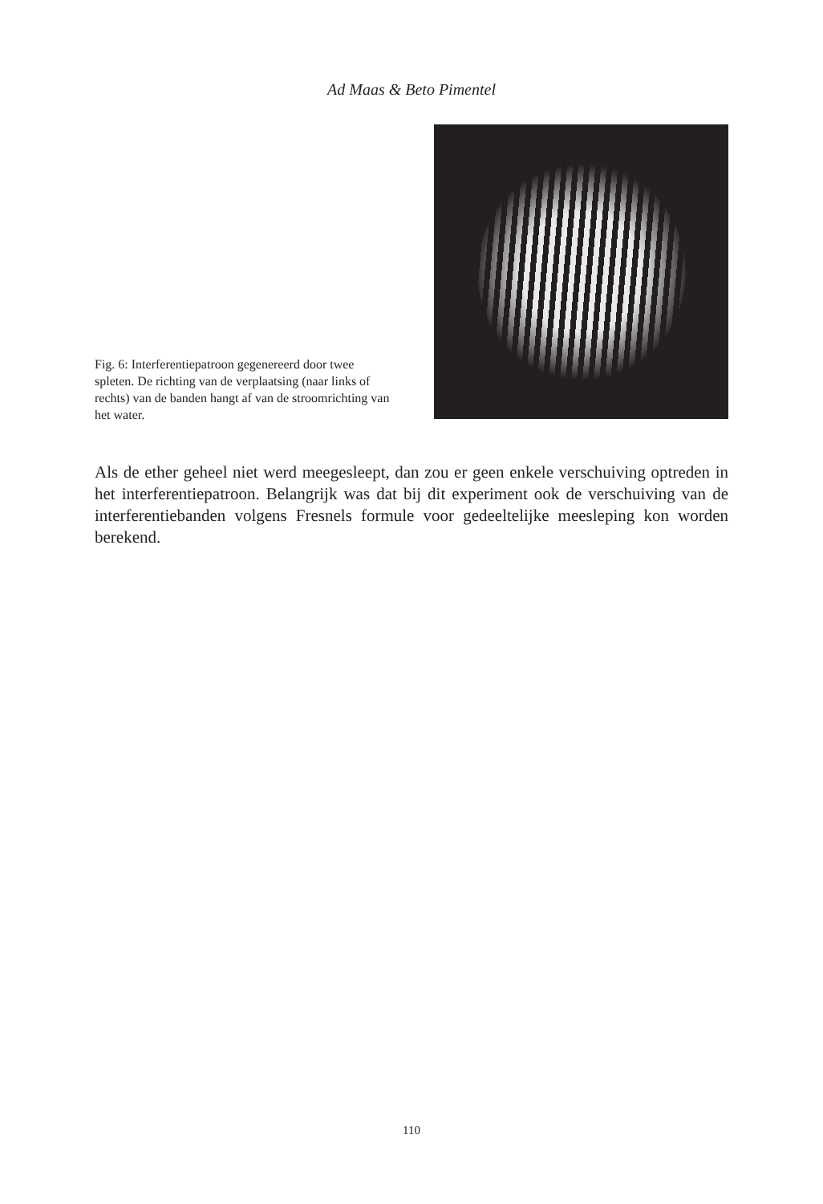Ad Maas & Beto Pimentel
Fig. 6: Interferentiepatroon gegenereerd door twee spleten. De richting van de verplaatsing (naar links of rechts) van de banden hangt af van de stroomrichting van het water.
Als de ether geheel niet werd meegesleept, dan zou er geen enkele verschuiving optreden in het interferentiepatroon. Belangrijk was dat bij dit experiment ook de verschuiving van de interferentiebanden volgens Fresnels formule voor gedeeltelijke meesleping kon worden berekend.
110